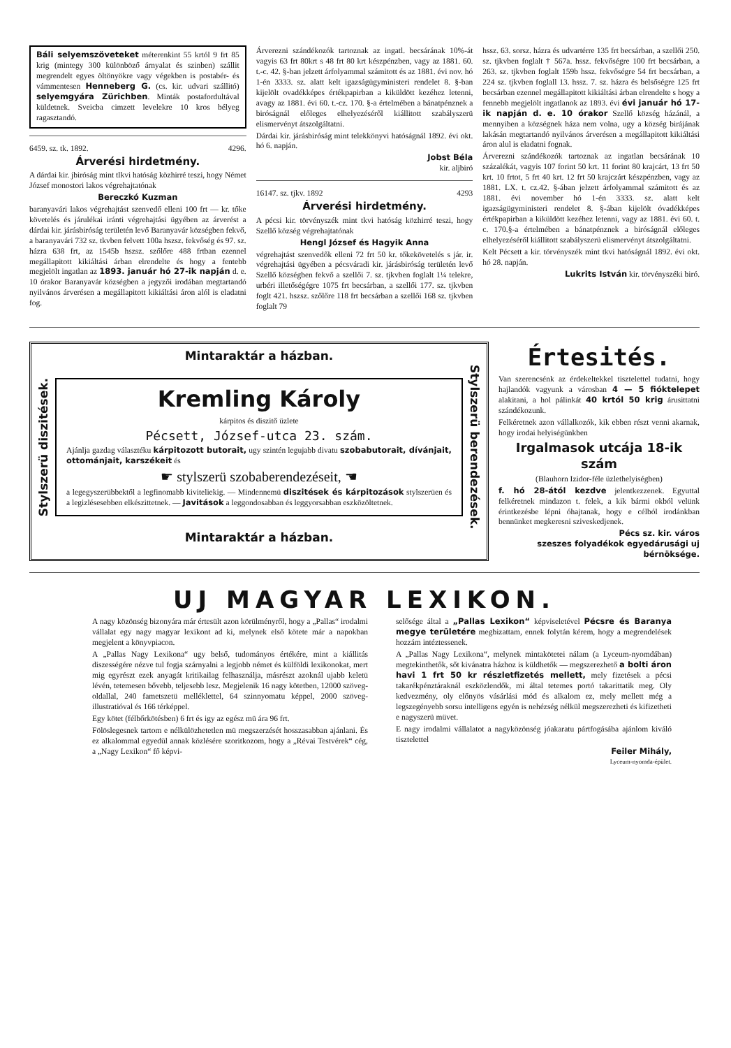Báli selyemszöveteket méterenkint 55 krtól 9 frt 85 krig (mintegy 300 különböző árnyalat és szinben) szállit megrendelt egyes öltönyökre vagy végekben is postabér- és vámmentesen Henneberg G. (cs. kir. udvari szállitó) selyemgyára Zürichben. Minták postafordultával küldetnek. Sveicba cimzett levelekre 10 kros bélyeg ragasztandó.
6459. sz. tk. 1892. 4296.
Árverési hirdetmény.
A dárdai kir. jbiróság mint tlkvi hatóság közhirré teszi, hogy Német József monostori lakos végrehajtatónak
Bereczkó Kuzman
baranyavári lakos végrehajtást szenvedő elleni 100 frt — kr. tőke követelés és járulékai iránti végrehajtási ügyében az árverést a dárdai kir. járásbiróság területén levő Baranyavár községben fekvő, a baranyavári 732 sz. tkvben felvett 100a hszsz. fekvőség és 97. sz. házra 638 frt, az 1545b hszsz. szőlőre 488 frtban ezennel megállapitott kikiáltási árban elrendelte és hogy a fentebb megjelölt ingatlan az 1893. január hó 27-ik napján d. e. 10 órakor Baranyavár községben a jegyzői irodában megtartandó nyilvános árverésen a megállapitott kikiáltási áron alól is eladatni fog.
Árverezni szándékozók tartoznak az ingatl. becsárának 10%-át vagyis 63 frt 80krt s 48 frt 80 krt készpénzben, vagy az 1881. 60. t.-c. 42. §-ban jelzett árfolyammal számitott és az 1881. évi nov. hó 1-én 3333. sz. alatt kelt igazságügyministeri rendelet 8. §-ban kijelölt ovadékképes értékpapirban a kiküldött kezéhez letenni, avagy az 1881. évi 60. t.-cz. 170. §-a értelmében a bánatpénznek a biróságnál előleges elhelyezéséről kiállitott szabályszerü elismervényt átszolgáltatni.
Dárdai kir. járásbiróság mint telekkönyvi hatóságnál 1892. évi okt. hó 6. napján.
Jobst Béla
kir. aljbiró
16147. sz. tjkv. 1892 4293
Árverési hirdetmény.
A pécsi kir. törvényszék mint tkvi hatóság közhirré teszi, hogy Szellő község végrehajtatónak
Hengl József és Hagyik Anna
végrehajtást szenvedők elleni 72 frt 50 kr. tőkekövetelés s jár. ir. végrehajtási ügyében a pécsváradi kir. járásbiróság területén levő Szellő községben fekvő a szellői 7. sz. tjkvben foglalt 1¼ telekre, urbéri illetőségégre 1075 frt becsárban, a szellői 177. sz. tjkvben foglt 421. hszsz. szőlőre 118 frt becsárban a szellői 168 sz. tjkvben foglalt 79
hssz. 63. sorsz. házra és udvartérre 135 frt becsárban, a szellői 250. sz. tjkvben foglalt † 567a. hssz. fekvőségre 100 frt becsárban, a 263. sz. tjkvben foglalt 159b hssz. fekvőségre 54 frt becsárban, a 224 sz. tjkvben foglall 13. hssz. 7. sz. házra és belsőségre 125 frt becsárban ezennel megállapitott kikiáltási árban elrendelte s hogy a fennebb megjelölt ingatlanok az 1893. évi évi január hó 17-ik napján d. e. 10 órakor Szellő község házánál, a mennyiben a községnek háza nem volna, ugy a község birájának lakásán megtartandó nyilvános árverésen a megállapitott kikiáltási áron alul is eladatni fognak.
Árverezni szándékozók tartoznak az ingatlan becsárának 10 százalékát, vagyis 107 forint 50 krt. 11 forint 80 krajcárt, 13 frt 50 krt. 10 frtot, 5 frt 40 krt. 12 frt 50 krajczárt készpénzben, vagy az 1881. LX. t. cz.42. §-ában jelzett árfolyammal számitott és az 1881. évi november hó 1-én 3333. sz. alatt kelt igazságügyministeri rendelet 8. §-ában kijelölt óvadékképes értékpapirban a kiküldött kezéhez letenni, vagy az 1881. évi 60. t. c. 170.§-a értelmében a bánatpénznek a biróságnál előleges elhelyezéséről kiállitott szabályszerü elismervényt átszolgáltatni.
Kelt Pécsett a kir. törvényszék mint tkvi hatóságnál 1892. évi okt. hó 28. napján.
Lukrits István kir. törvényszéki biró.
Mintaraktár a házban.
Stylszerü diszitések.
Kremling Károly
kárpitos és diszitő üzlete
Pécsett, József-utca 23. szám.
Ajánlja gazdag választéku kárpitozott butorait, ugy szintén legujabb divatu szobabutorait, dívánjait, ottománjait, karszékeit és
☛ stylszerü szobaberendezéseit, ☚
a legegyszerübbektől a legfinomabb kiviteliekig. — Mindennemü diszitések és kárpitozások stylszerüen és a legizlésesebben elkészittetnek. — Javitások a leggondosabban és leggyorsabban eszközöltetnek.
Stylszerü berendezések.
Mintaraktár a házban.
Értesités.
Van szerencsénk az érdekeltekkel tisztelettel tudatni, hogy hajlandók vagyunk a városban 4 — 5 fióktelepet alakitani, a hol pálinkát 40 krtól 50 krig árusittatni szándékozunk.
Felkéretnek azon vállalkozók, kik ebben részt venni akarnak, hogy irodai helyiségünkben
Irgalmasok utcája 18-ik szám
(Blauhorn Izidor-féle üzlethelyiségben)
f. hó 28-ától kezdve jelentkezzenek. Egyuttal felkéretnek mindazon t. felek, a kik bármi okból velünk érintkezésbe lépni óhajtanak, hogy e célból irodánkban bennünket megkeresni sziveskedjenek.
Pécs sz. kir. város
szeszes folyadékok egyedárusági uj bérnöksége.
UJ MAGYAR LEXIKON.
A nagy közönség bizonyára már értesült azon körülményről, hogy a „Pallas“ irodalmi vállalat egy nagy magyar lexikont ad ki, melynek első kötete már a napokban megjelent a könyvpiacon.
A „Pallas Nagy Lexikona“ ugy belső, tudományos értékére, mint a kiállitás diszességére nézve tul fogja szárnyalni a legjobb német és külföldi lexikonokat, mert mig egyrészt ezek anyagát kritikailag felhasználja, másrészt azoknál ujabb keletü lévén, tetemesen bővebb, teljesebb lesz. Megjelenik 16 nagy kötetben, 12000 szöveg-oldallal, 240 fametszetü melléklettel, 64 szinnyomatu képpel, 2000 szöveg-illustratióval és 166 térképpel.
Egy kötet (félbőrkötésben) 6 frt és igy az egész mü ára 96 frt.
Fölöslegesnek tartom e nélkülözhetetlen mü megszerzését hosszasabban ajánlani. És ez alkalommal egyedül annak közlésére szoritkozom, hogy a „Révai Testvérek“ cég, a „Nagy Lexikon“ fő képvi-
selősége által a „Pallas Lexikon“ képviseletével Pécsre és Baranya megye területére megbizattam, ennek folytán kérem, hogy a megrendelések hozzám intéztessenek.
A „Pallas Nagy Lexikona“, melynek mintakötetei nálam (a Lyceum-nyomdában) megtekinthetők, sőt kivánatra házhoz is küldhetők — megszerezhető a bolti áron havi 1 frt 50 kr részletfizetés mellett, mely fizetések a pécsi takarékpénztáraknál eszközlendők, mi által tetemes portó takarittatik meg. Oly kedvezmény, oly előnyös vásárlási mód és alkalom ez, mely mellett még a legszegényebb sorsu intelligens egyén is nehézség nélkül megszerezheti és kifizetheti e nagyszerü müvet.
E nagy irodalmi vállalatot a nagyközönség jóakaratu pártfogásába ajánlom kiváló tisztelettel
Feiler Mihály,
Lyceum-nyomda-épület.